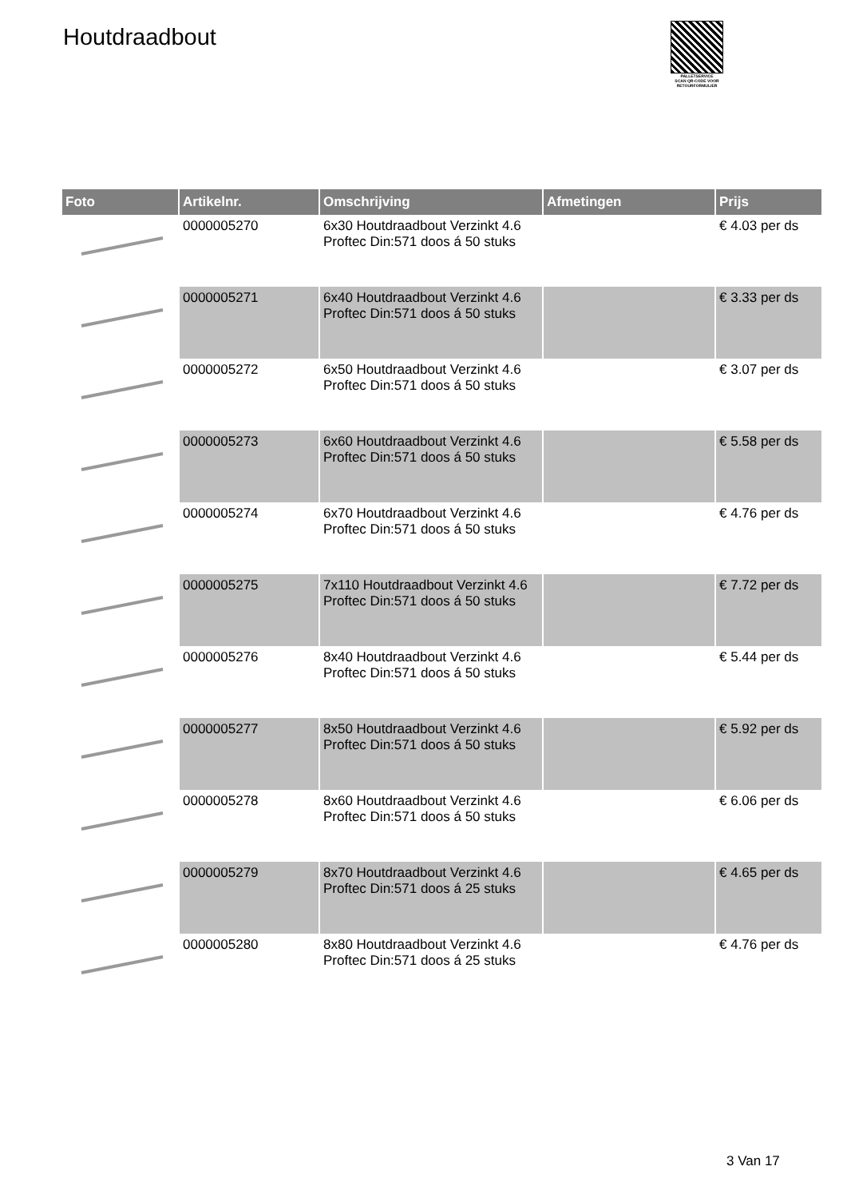Houtdraadbout
PALLETSERVICE
SCAN QR-CODE VOOR RETOURFORMULIER
| Foto | Artikelnr. | Omschrijving | Afmetingen | Prijs |
| --- | --- | --- | --- | --- |
| | 0000005270 | 6x30 Houtdraadbout Verzinkt 4.6 Proftec Din:571 doos á 50 stuks | | € 4.03 per ds |
| | 0000005271 | 6x40 Houtdraadbout Verzinkt 4.6 Proftec Din:571 doos á 50 stuks | | € 3.33 per ds |
| | 0000005272 | 6x50 Houtdraadbout Verzinkt 4.6 Proftec Din:571 doos á 50 stuks | | € 3.07 per ds |
| | 0000005273 | 6x60 Houtdraadbout Verzinkt 4.6 Proftec Din:571 doos á 50 stuks | | € 5.58 per ds |
| | 0000005274 | 6x70 Houtdraadbout Verzinkt 4.6 Proftec Din:571 doos á 50 stuks | | € 4.76 per ds |
| | 0000005275 | 7x110 Houtdraadbout Verzinkt 4.6 Proftec Din:571 doos á 50 stuks | | € 7.72 per ds |
| | 0000005276 | 8x40 Houtdraadbout Verzinkt 4.6 Proftec Din:571 doos á 50 stuks | | € 5.44 per ds |
| | 0000005277 | 8x50 Houtdraadbout Verzinkt 4.6 Proftec Din:571 doos á 50 stuks | | € 5.92 per ds |
| | 0000005278 | 8x60 Houtdraadbout Verzinkt 4.6 Proftec Din:571 doos á 50 stuks | | € 6.06 per ds |
| | 0000005279 | 8x70 Houtdraadbout Verzinkt 4.6 Proftec Din:571 doos á 25 stuks | | € 4.65 per ds |
| | 0000005280 | 8x80 Houtdraadbout Verzinkt 4.6 Proftec Din:571 doos á 25 stuks | | € 4.76 per ds |
3 Van 17